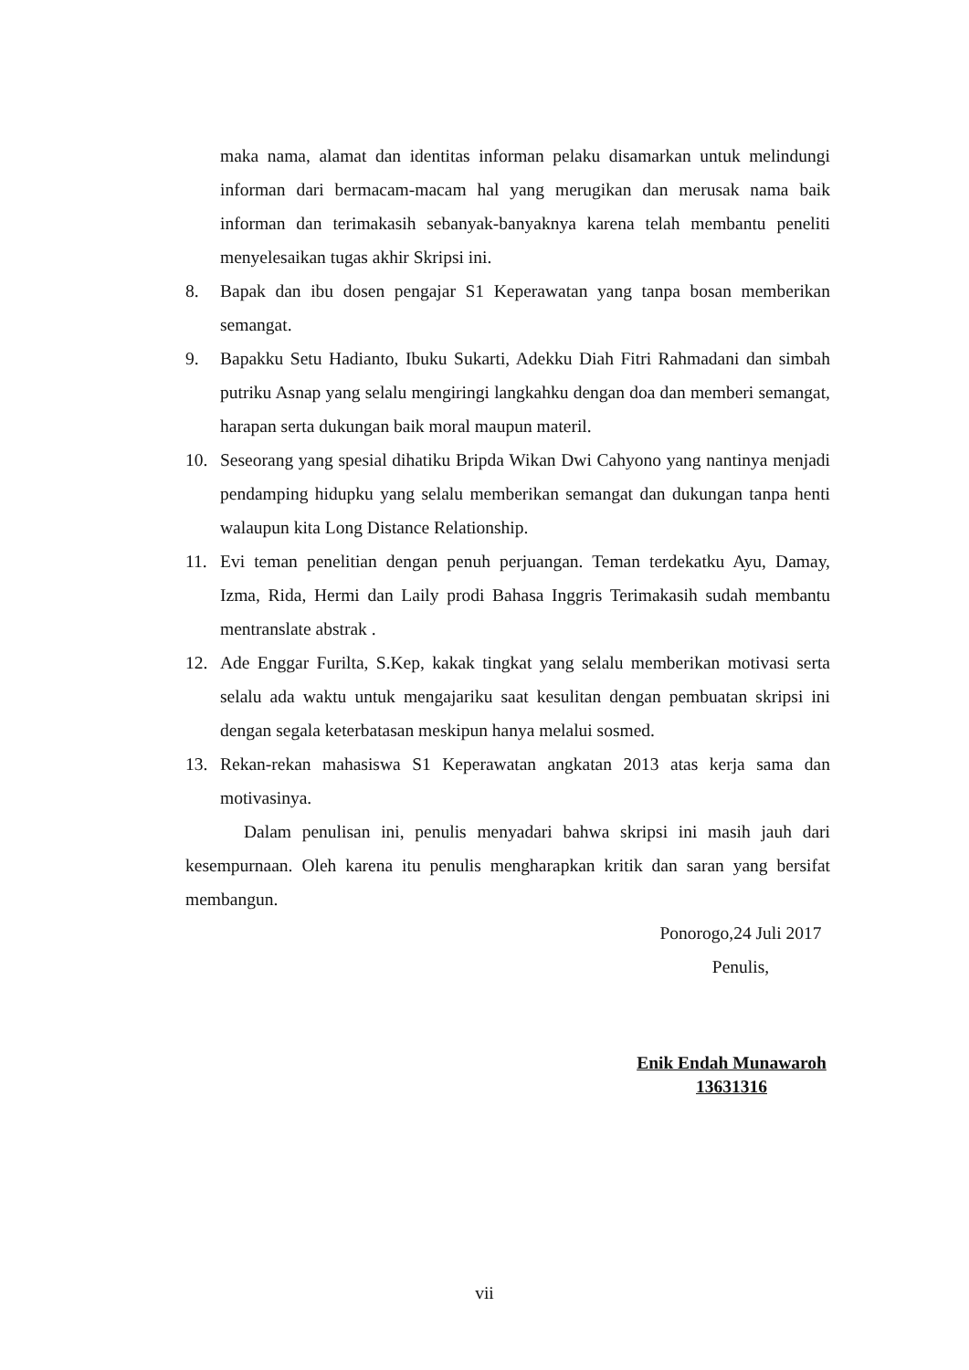maka nama, alamat dan identitas informan pelaku disamarkan untuk melindungi informan dari bermacam-macam hal yang merugikan dan merusak nama baik informan dan terimakasih sebanyak-banyaknya karena telah membantu peneliti menyelesaikan tugas akhir Skripsi ini.
8. Bapak dan ibu dosen pengajar S1 Keperawatan yang tanpa bosan memberikan semangat.
9. Bapakku Setu Hadianto, Ibuku Sukarti, Adekku Diah Fitri Rahmadani dan simbah putriku Asnap yang selalu mengiringi langkahku dengan doa dan memberi semangat, harapan serta dukungan baik moral maupun materil.
10. Seseorang yang spesial dihatiku Bripda Wikan Dwi Cahyono yang nantinya menjadi pendamping hidupku yang selalu memberikan semangat dan dukungan tanpa henti walaupun kita Long Distance Relationship.
11. Evi teman penelitian dengan penuh perjuangan. Teman terdekatku Ayu, Damay, Izma, Rida, Hermi dan Laily prodi Bahasa Inggris Terimakasih sudah membantu mentranslate abstrak .
12. Ade Enggar Furilta, S.Kep, kakak tingkat yang selalu memberikan motivasi serta selalu ada waktu untuk mengajariku saat kesulitan dengan pembuatan skripsi ini dengan segala keterbatasan meskipun hanya melalui sosmed.
13. Rekan-rekan mahasiswa S1 Keperawatan angkatan 2013 atas kerja sama dan motivasinya.
Dalam penulisan ini, penulis menyadari bahwa skripsi ini masih jauh dari kesempurnaan. Oleh karena itu penulis mengharapkan kritik dan saran yang bersifat membangun.
Ponorogo,24 Juli 2017
Penulis,
Enik Endah Munawaroh
13631316
vii